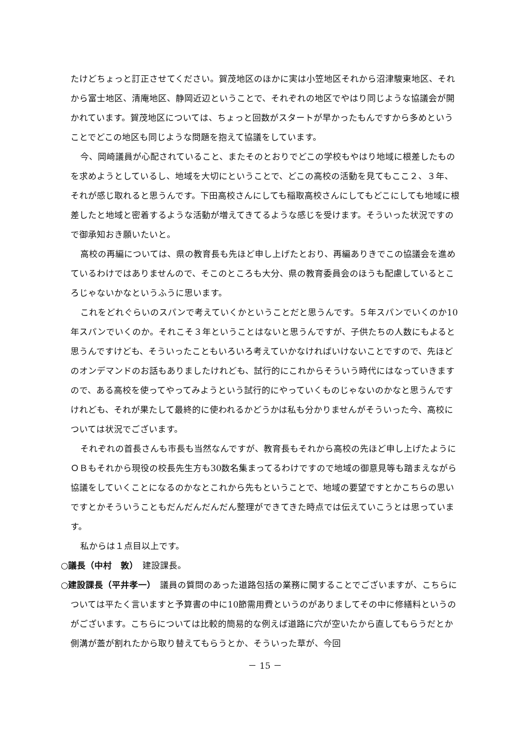たけどちょっと訂正させてください。賀茂地区のほかに実は小笠地区それから沼津駿東地区、それから富士地区、清庵地区、静岡近辺ということで、それぞれの地区でやはり同じような協議会が開かれています。賀茂地区については、ちょっと回数がスタートが早かったもんですから多めということでどこの地区も同じような問題を抱えて協議をしています。
今、岡崎議員が心配されていること、またそのとおりでどこの学校もやはり地域に根差したものを求めようとしているし、地域を大切にということで、どこの高校の活動を見てもここ２、３年、それが感じ取れると思うんです。下田高校さんにしても稲取高校さんにしてもどこにしても地域に根差したと地域と密着するような活動が増えてきてるような感じを受けます。そういった状況ですので御承知おき願いたいと。
高校の再編については、県の教育長も先ほど申し上げたとおり、再編ありきでこの協議会を進めているわけではありませんので、そこのところも大分、県の教育委員会のほうも配慮しているところじゃないかなというふうに思います。
これをどれぐらいのスパンで考えていくかということだと思うんです。５年スパンでいくのか10年スパンでいくのか。それこそ３年ということはないと思うんですが、子供たちの人数にもよると思うんですけども、そういったこともいろいろ考えていかなければいけないことですので、先ほどのオンデマンドのお話もありましたけれども、試行的にこれからそういう時代にはなっていきますので、ある高校を使ってやってみようという試行的にやっていくものじゃないのかなと思うんですけれども、それが果たして最終的に使われるかどうかは私も分かりませんがそういった今、高校については状況でございます。
それぞれの首長さんも市長も当然なんですが、教育長もそれから高校の先ほど申し上げたようにＯＢもそれから現役の校長先生方も30数名集まってるわけですので地域の御意見等も踏まえながら協議をしていくことになるのかなとこれから先もということで、地域の要望ですとかこちらの思いですとかそういうこともだんだんだんだん整理ができてきた時点では伝えていこうとは思っています。
私からは１点目以上です。
○議長（中村　敦）　建設課長。
○建設課長（平井孝一）　議員の質問のあった道路包括の業務に関することでございますが、こちらについては平たく言いますと予算書の中に10節需用費というのがありましてその中に修繕料というのがございます。こちらについては比較的簡易的な例えば道路に穴が空いたから直してもらうだとか側溝が蓋が割れたから取り替えてもらうとか、そういった草が、今回
－ 15 －